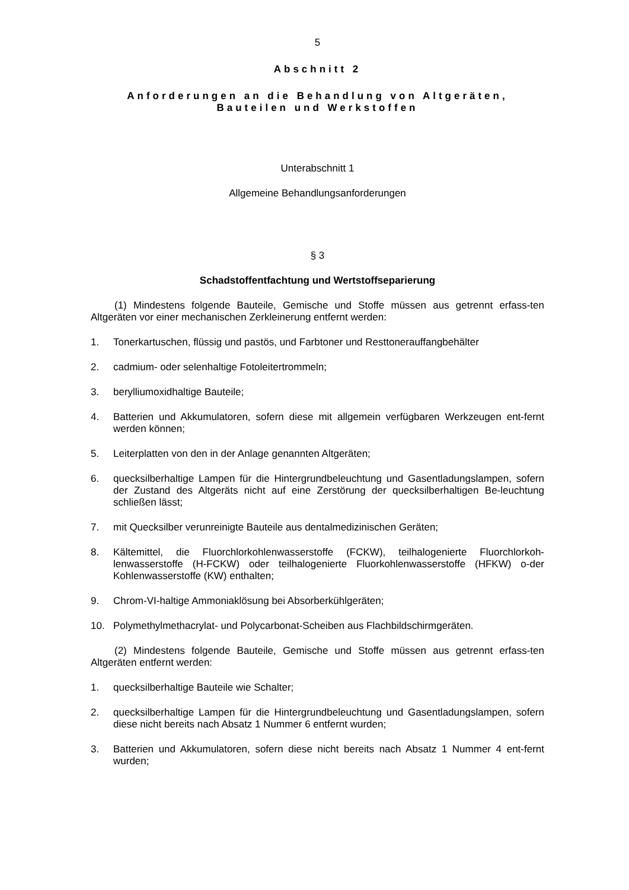5
Abschnitt 2
Anforderungen an die Behandlung von Altgeräten,
Bauteilen und Werkstoffen
Unterabschnitt 1
Allgemeine Behandlungsanforderungen
§ 3
Schadstoffentfachtung und Wertstoffseparierung
(1) Mindestens folgende Bauteile, Gemische und Stoffe müssen aus getrennt erfass-ten Altgeräten vor einer mechanischen Zerkleinerung entfernt werden:
1. Tonerkartuschen, flüssig und pastös, und Farbtoner und Resttonerauffangbehälter
2. cadmium- oder selenhaltige Fotoleitertrommeln;
3. berylliumoxidhaltige Bauteile;
4. Batterien und Akkumulatoren, sofern diese mit allgemein verfügbaren Werkzeugen ent-fernt werden können;
5. Leiterplatten von den in der Anlage genannten Altgeräten;
6. quecksilberhaltige Lampen für die Hintergrundbeleuchtung und Gasentladungslampen, sofern der Zustand des Altgeräts nicht auf eine Zerstörung der quecksilberhaltigen Be-leuchtung schließen lässt;
7. mit Quecksilber verunreinigte Bauteile aus dentalmedizinischen Geräten;
8. Kältemittel, die Fluorchlorkohlenwasserstoffe (FCKW), teilhalogenierte Fluorchlorkoh-lenwasserstoffe (H-FCKW) oder teilhalogenierte Fluorkohlenwasserstoffe (HFKW) o-der Kohlenwasserstoffe (KW) enthalten;
9. Chrom-VI-haltige Ammoniaklösung bei Absorberkühlgeräten;
10. Polymethylmethacrylat- und Polycarbonat-Scheiben aus Flachbildschirmgeräten.
(2) Mindestens folgende Bauteile, Gemische und Stoffe müssen aus getrennt erfass-ten Altgeräten entfernt werden:
1. quecksilberhaltige Bauteile wie Schalter;
2. quecksilberhaltige Lampen für die Hintergrundbeleuchtung und Gasentladungslampen, sofern diese nicht bereits nach Absatz 1 Nummer 6 entfernt wurden;
3. Batterien und Akkumulatoren, sofern diese nicht bereits nach Absatz 1 Nummer 4 ent-fernt wurden;